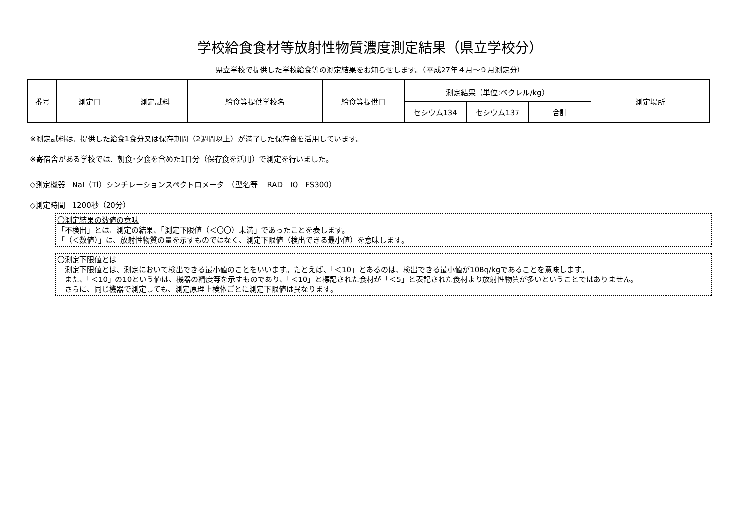学校給食食材等放射性物質濃度測定結果（県立学校分）
県立学校で提供した学校給食等の測定結果をお知らせします。（平成27年４月～９月測定分）
| 番号 | 測定日 | 測定試料 | 給食等提供学校名 | 給食等提供日 | 測定結果（単位:ベクレル/kg） | | | 測定場所 |
| --- | --- | --- | --- | --- | --- | --- | --- | --- |
| | | | | | セシウム134 | セシウム137 | 合計 | |
※測定試料は、提供した給食1食分又は保存期間（2週間以上）が満了した保存食を活用しています。
※寄宿舎がある学校では、朝食･夕食を含めた1日分（保存食を活用）で測定を行いました。
◇測定機器　NaI（Tl）シンチレーションスペクトロメータ　（型名等　 RAD　IQ　FS300）
◇測定時間　1200秒（20分）
〇測定結果の数値の意味
「不検出」とは、測定の結果、「測定下限値（＜〇〇）未満」であったことを表します。
「（＜数値）」は、放射性物質の量を示すものではなく、測定下限値（検出できる最小値）を意味します。
〇測定下限値とは
　測定下限値とは、測定において検出できる最小値のことをいいます。たとえば、「＜10」とあるのは、検出できる最小値が10Bq/kgであることを意味します。
　また、「＜10」の10という値は、機器の精度等を示すものであり、「＜10」と標記された食材が「＜5」と表記された食材より放射性物質が多いということではありません。
　さらに、同じ機器で測定しても、測定原理上検体ごとに測定下限値は異なります。